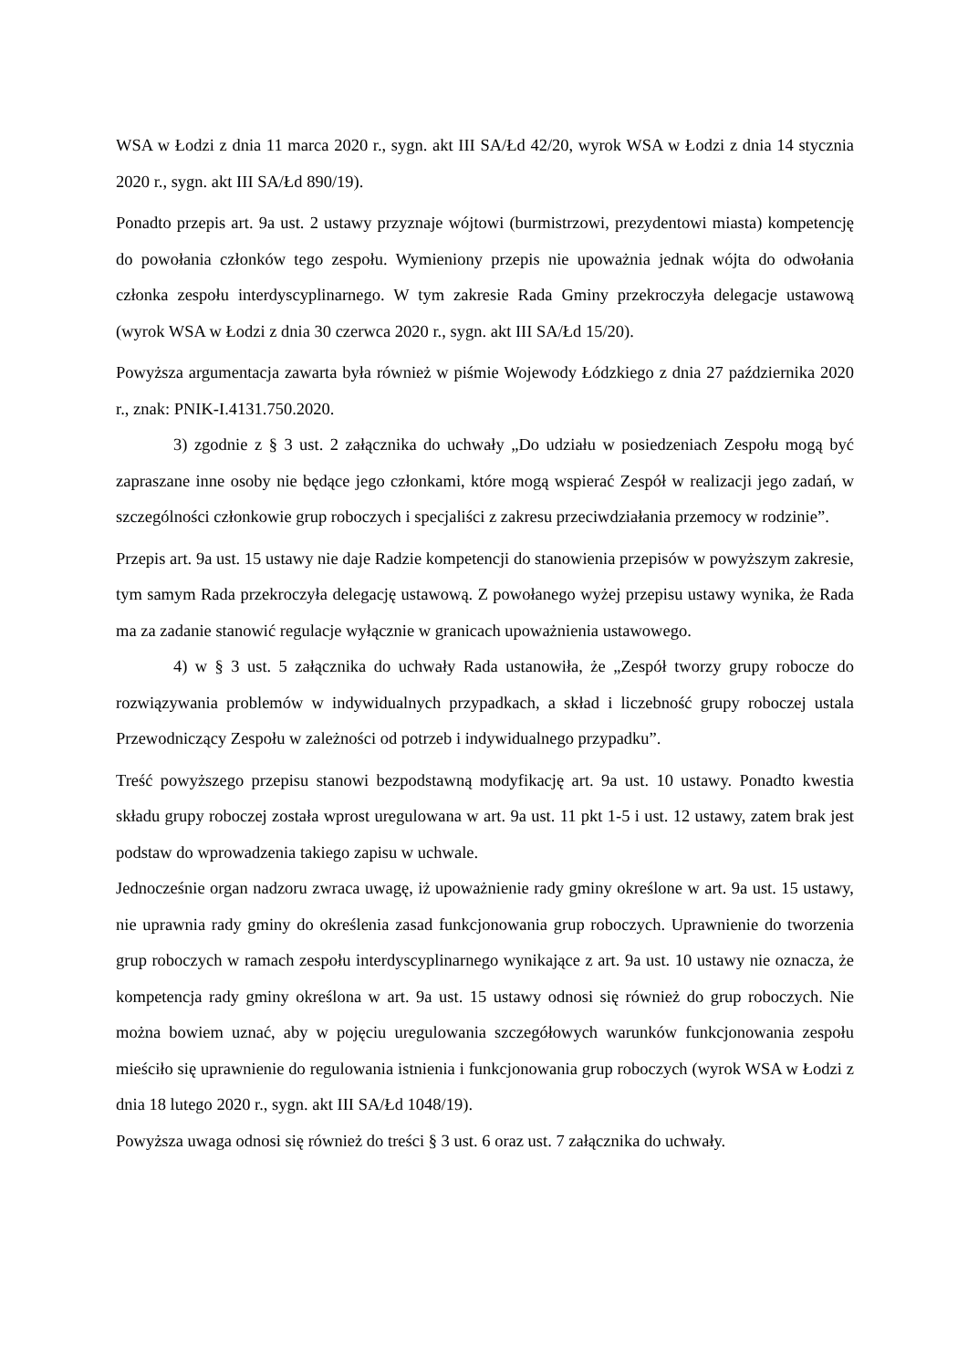WSA w Łodzi z dnia 11 marca 2020 r., sygn. akt III SA/Łd 42/20, wyrok WSA w Łodzi z dnia 14 stycznia 2020 r., sygn. akt III SA/Łd 890/19).
Ponadto przepis art. 9a ust. 2 ustawy przyznaje wójtowi (burmistrzowi, prezydentowi miasta) kompetencję do powołania członków tego zespołu. Wymieniony przepis nie upoważnia jednak wójta do odwołania członka zespołu interdyscyplinarnego. W tym zakresie Rada Gminy przekroczyła delegacje ustawową (wyrok WSA w Łodzi z dnia 30 czerwca 2020 r., sygn. akt III SA/Łd 15/20).
Powyższa argumentacja zawarta była również w piśmie Wojewody Łódzkiego z dnia 27 października 2020 r., znak: PNIK-I.4131.750.2020.
3) zgodnie z § 3 ust. 2 załącznika do uchwały „Do udziału w posiedzeniach Zespołu mogą być zapraszane inne osoby nie będące jego członkami, które mogą wspierać Zespół w realizacji jego zadań, w szczególności członkowie grup roboczych i specjaliści z zakresu przeciwdziałania przemocy w rodzinie”.
Przepis art. 9a ust. 15 ustawy nie daje Radzie kompetencji do stanowienia przepisów w powyższym zakresie, tym samym Rada przekroczyła delegację ustawową. Z powołanego wyżej przepisu ustawy wynika, że Rada ma za zadanie stanowić regulacje wyłącznie w granicach upoważnienia ustawowego.
4) w § 3 ust. 5 załącznika do uchwały Rada ustanowiła, że „Zespół tworzy grupy robocze do rozwiązywania problemów w indywidualnych przypadkach, a skład i liczebność grupy roboczej ustala Przewodniczący Zespołu w zależności od potrzeb i indywidualnego przypadku”.
Treść powyższego przepisu stanowi bezpodstawną modyfikację art. 9a ust. 10 ustawy. Ponadto kwestia składu grupy roboczej została wprost uregulowana w art. 9a ust. 11 pkt 1-5 i ust. 12 ustawy, zatem brak jest podstaw do wprowadzenia takiego zapisu w uchwale.
Jednocześnie organ nadzoru zwraca uwagę, iż upoważnienie rady gminy określone w art. 9a ust. 15 ustawy, nie uprawnia rady gminy do określenia zasad funkcjonowania grup roboczych. Uprawnienie do tworzenia grup roboczych w ramach zespołu interdyscyplinarnego wynikające z art. 9a ust. 10 ustawy nie oznacza, że kompetencja rady gminy określona w art. 9a ust. 15 ustawy odnosi się również do grup roboczych. Nie można bowiem uznać, aby w pojęciu uregulowania szczegółowych warunków funkcjonowania zespołu mieściło się uprawnienie do regulowania istnienia i funkcjonowania grup roboczych (wyrok WSA w Łodzi z dnia 18 lutego 2020 r., sygn. akt III SA/Łd 1048/19).
Powyższa uwaga odnosi się również do treści § 3 ust. 6 oraz ust. 7 załącznika do uchwały.